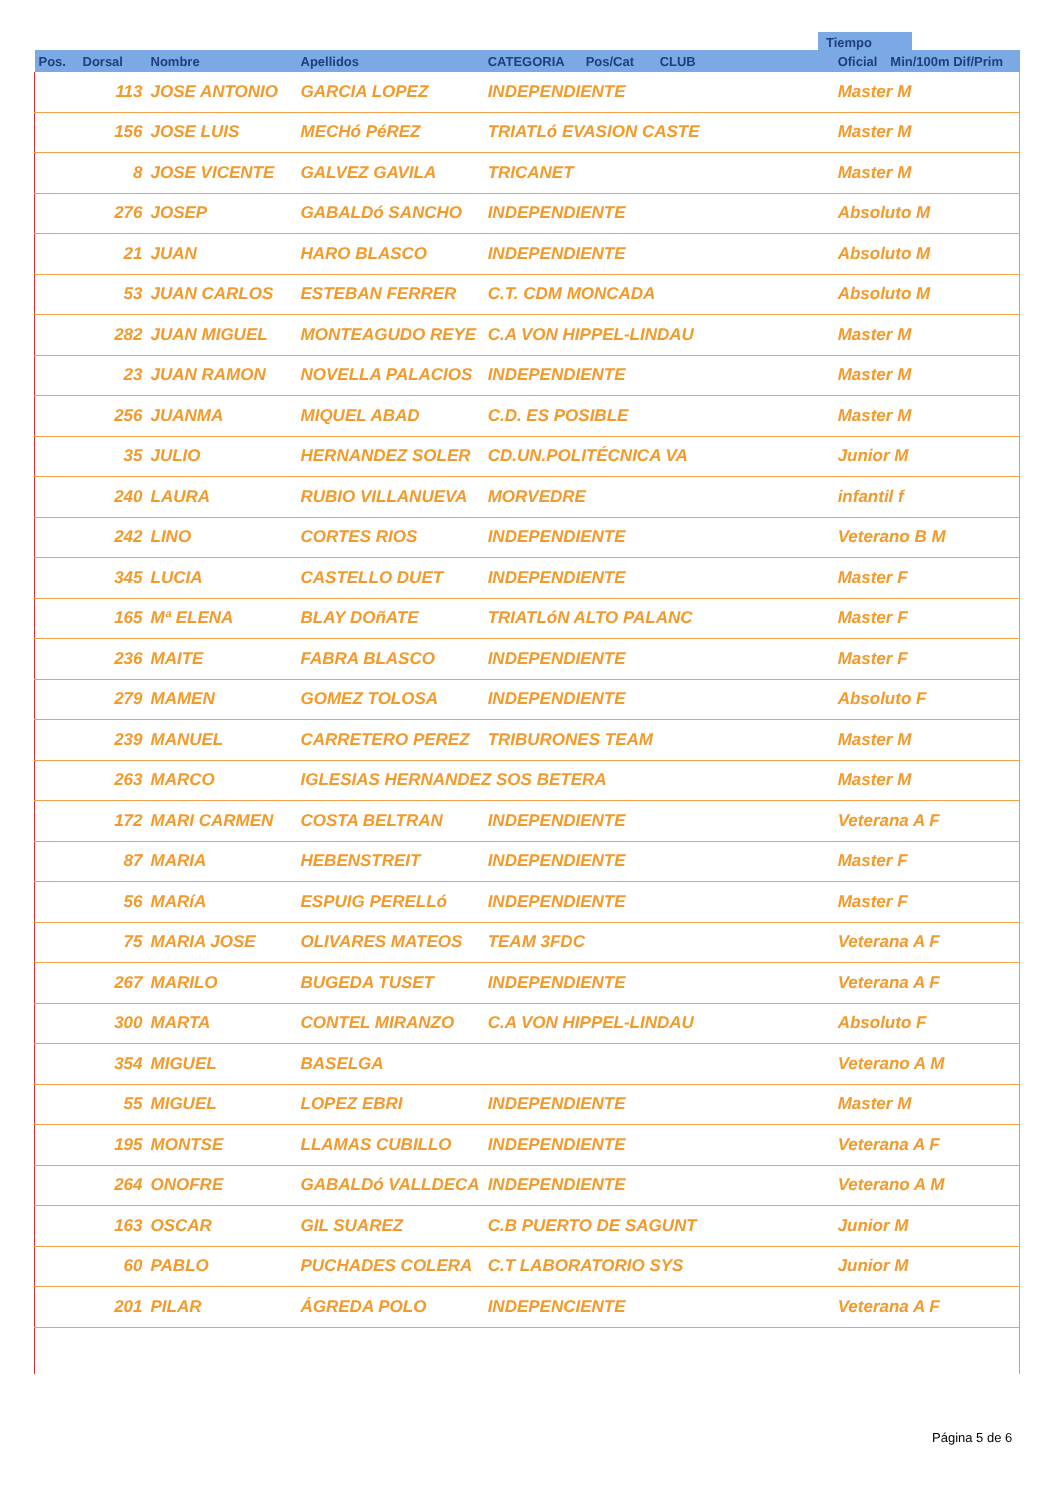Tiempo
| Pos. | Dorsal | Nombre | Apellidos | CATEGORIA | Pos/Cat | CLUB | Oficial | Min/100m Dif/Prim |
| --- | --- | --- | --- | --- | --- | --- | --- | --- |
| | 113 | JOSE ANTONIO | GARCIA LOPEZ | INDEPENDIENTE | | | Master M | |
| | 156 | JOSE LUIS | MECHó PéREZ | TRIATLó EVASION CASTE | | | Master M | |
| | 8 | JOSE VICENTE | GALVEZ GAVILA | TRICANET | | | Master M | |
| | 276 | JOSEP | GABALDó SANCHO | INDEPENDIENTE | | | Absoluto M | |
| | 21 | JUAN | HARO BLASCO | INDEPENDIENTE | | | Absoluto M | |
| | 53 | JUAN CARLOS | ESTEBAN FERRER | C.T. CDM MONCADA | | | Absoluto M | |
| | 282 | JUAN MIGUEL | MONTEAGUDO REYE | C.A VON HIPPEL-LINDAU | | | Master M | |
| | 23 | JUAN RAMON | NOVELLA PALACIOS | INDEPENDIENTE | | | Master M | |
| | 256 | JUANMA | MIQUEL ABAD | C.D. ES POSIBLE | | | Master M | |
| | 35 | JULIO | HERNANDEZ SOLER | CD.UN.POLITÉCNICA VA | | | Junior M | |
| | 240 | LAURA | RUBIO VILLANUEVA | MORVEDRE | | | infantil f | |
| | 242 | LINO | CORTES RIOS | INDEPENDIENTE | | | Veterano B M | |
| | 345 | LUCIA | CASTELLO DUET | INDEPENDIENTE | | | Master F | |
| | 165 | Mª ELENA | BLAY DOñATE | TRIATLóN ALTO PALANC | | | Master F | |
| | 236 | MAITE | FABRA BLASCO | INDEPENDIENTE | | | Master F | |
| | 279 | MAMEN | GOMEZ TOLOSA | INDEPENDIENTE | | | Absoluto F | |
| | 239 | MANUEL | CARRETERO PEREZ | TRIBURONES TEAM | | | Master M | |
| | 263 | MARCO | IGLESIAS HERNANDEZ SOS BETERA | | | | Master M | |
| | 172 | MARI CARMEN | COSTA BELTRAN | INDEPENDIENTE | | | Veterana A F | |
| | 87 | MARIA | HEBENSTREIT | INDEPENDIENTE | | | Master F | |
| | 56 | MARíA | ESPUIG PERELLó | INDEPENDIENTE | | | Master F | |
| | 75 | MARIA JOSE | OLIVARES MATEOS | TEAM 3FDC | | | Veterana A F | |
| | 267 | MARILO | BUGEDA TUSET | INDEPENDIENTE | | | Veterana A F | |
| | 300 | MARTA | CONTEL MIRANZO | C.A VON HIPPEL-LINDAU | | | Absoluto F | |
| | 354 | MIGUEL | BASELGA | | | | Veterano A M | |
| | 55 | MIGUEL | LOPEZ EBRI | INDEPENDIENTE | | | Master M | |
| | 195 | MONTSE | LLAMAS CUBILLO | INDEPENDIENTE | | | Veterana A F | |
| | 264 | ONOFRE | GABALDó VALLDECA | INDEPENDIENTE | | | Veterano A M | |
| | 163 | OSCAR | GIL SUAREZ | C.B PUERTO DE SAGUNT | | | Junior M | |
| | 60 | PABLO | PUCHADES COLERA | C.T LABORATORIO SYS | | | Junior M | |
| | 201 | PILAR | ÁGREDA POLO | INDEPENCIENTE | | | Veterana A F | |
Página 5 de 6